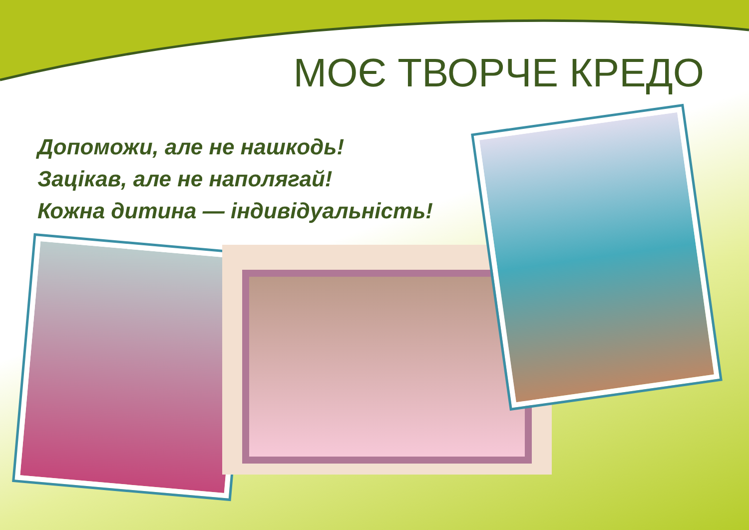МОЄ ТВОРЧЕ КРЕДО
Допоможи, але не нашкодь!
Зацікав, але не наполягай!
Кожна дитина — індивідуальність!